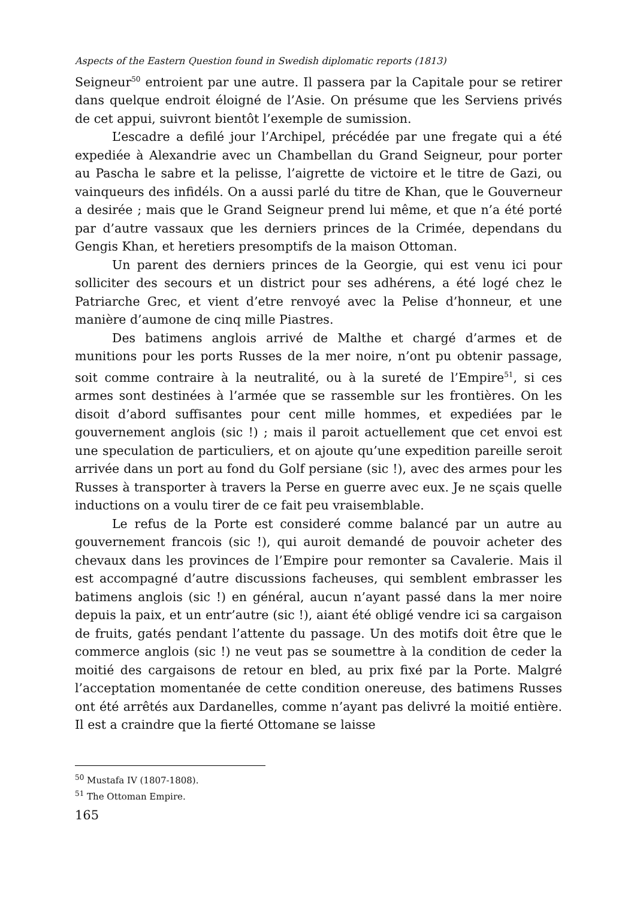Aspects of the Eastern Question found in Swedish diplomatic reports (1813)
Seigneur<sup>50</sup> entroient par une autre. Il passera par la Capitale pour se retirer dans quelque endroit éloigné de l’Asie. On présume que les Serviens privés de cet appui, suivront bientôt l’exemple de sumission.
L’escadre a defilé jour l’Archipel, précédée par une fregate qui a été expediée à Alexandrie avec un Chambellan du Grand Seigneur, pour porter au Pascha le sabre et la pelisse, l’aigrette de victoire et le titre de Gazi, ou vainqueurs des infidéls. On a aussi parlé du titre de Khan, que le Gouverneur a desirée ; mais que le Grand Seigneur prend lui même, et que n’a été porté par d’autre vassaux que les derniers princes de la Crimée, dependans du Gengis Khan, et heretiers presomptifs de la maison Ottoman.
Un parent des derniers princes de la Georgie, qui est venu ici pour solliciter des secours et un district pour ses adhérens, a été logé chez le Patriarche Grec, et vient d’etre renvoyé avec la Pelise d’honneur, et une manière d’aumone de cinq mille Piastres.
Des batimens anglois arrivé de Malthe et chargé d’armes et de munitions pour les ports Russes de la mer noire, n’ont pu obtenir passage, soit comme contraire à la neutralité, ou à la sureté de l’Empire<sup>51</sup>, si ces armes sont destinées à l’armée que se rassemble sur les frontières. On les disoit d’abord suffisantes pour cent mille hommes, et expediées par le gouvernement anglois (sic !) ; mais il paroit actuellement que cet envoi est une speculation de particuliers, et on ajoute qu’une expedition pareille seroit arrivée dans un port au fond du Golf persiane (sic !), avec des armes pour les Russes à transporter à travers la Perse en guerre avec eux. Je ne sçais quelle inductions on a voulu tirer de ce fait peu vraisemblable.
Le refus de la Porte est consideré comme balancé par un autre au gouvernement francois (sic !), qui auroit demandé de pouvoir acheter des chevaux dans les provinces de l’Empire pour remonter sa Cavalerie. Mais il est accompagné d’autre discussions facheuses, qui semblent embrasser les batimens anglois (sic !) en général, aucun n’ayant passé dans la mer noire depuis la paix, et un entr’autre (sic !), aiant été obligé vendre ici sa cargaison de fruits, gatés pendant l’attente du passage. Un des motifs doit être que le commerce anglois (sic !) ne veut pas se soumettre à la condition de ceder la moitié des cargaisons de retour en bled, au prix fixé par la Porte. Malgré l’acceptation momentanée de cette condition onereuse, des batimens Russes ont été arrêtés aux Dardanelles, comme n’ayant pas delivré la moitié entière. Il est a craindre que la fierté Ottomane se laisse
<sup>50</sup> Mustafa IV (1807-1808).
<sup>51</sup> The Ottoman Empire.
165